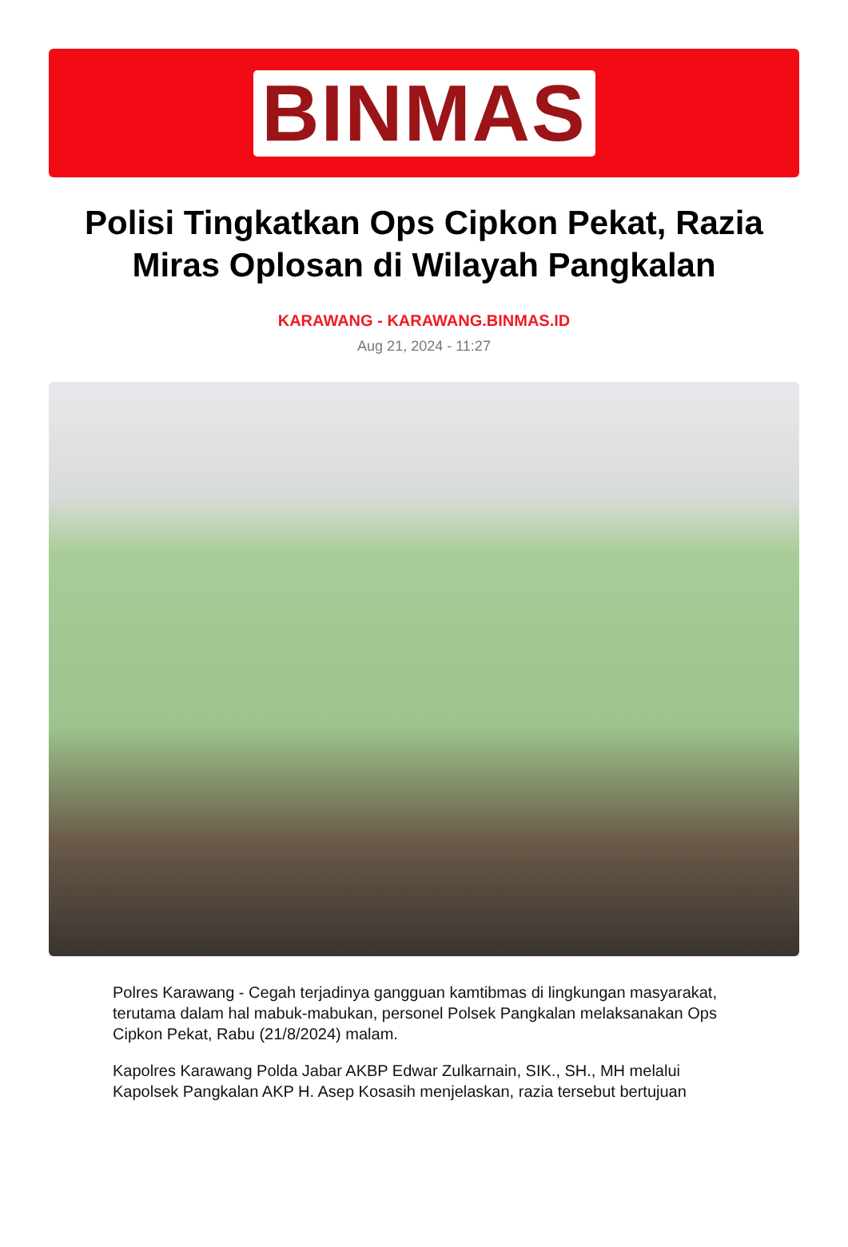BINMAS
Polisi Tingkatkan Ops Cipkon Pekat, Razia Miras Oplosan di Wilayah Pangkalan
KARAWANG - KARAWANG.BINMAS.ID
Aug 21, 2024 - 11:27
Polres Karawang - Cegah terjadinya gangguan kamtibmas di lingkungan masyarakat, terutama dalam hal mabuk-mabukan, personel Polsek Pangkalan melaksanakan Ops Cipkon Pekat, Rabu (21/8/2024) malam.
Kapolres Karawang Polda Jabar AKBP Edwar Zulkarnain, SIK., SH., MH melalui Kapolsek Pangkalan AKP H. Asep Kosasih menjelaskan, razia tersebut bertujuan